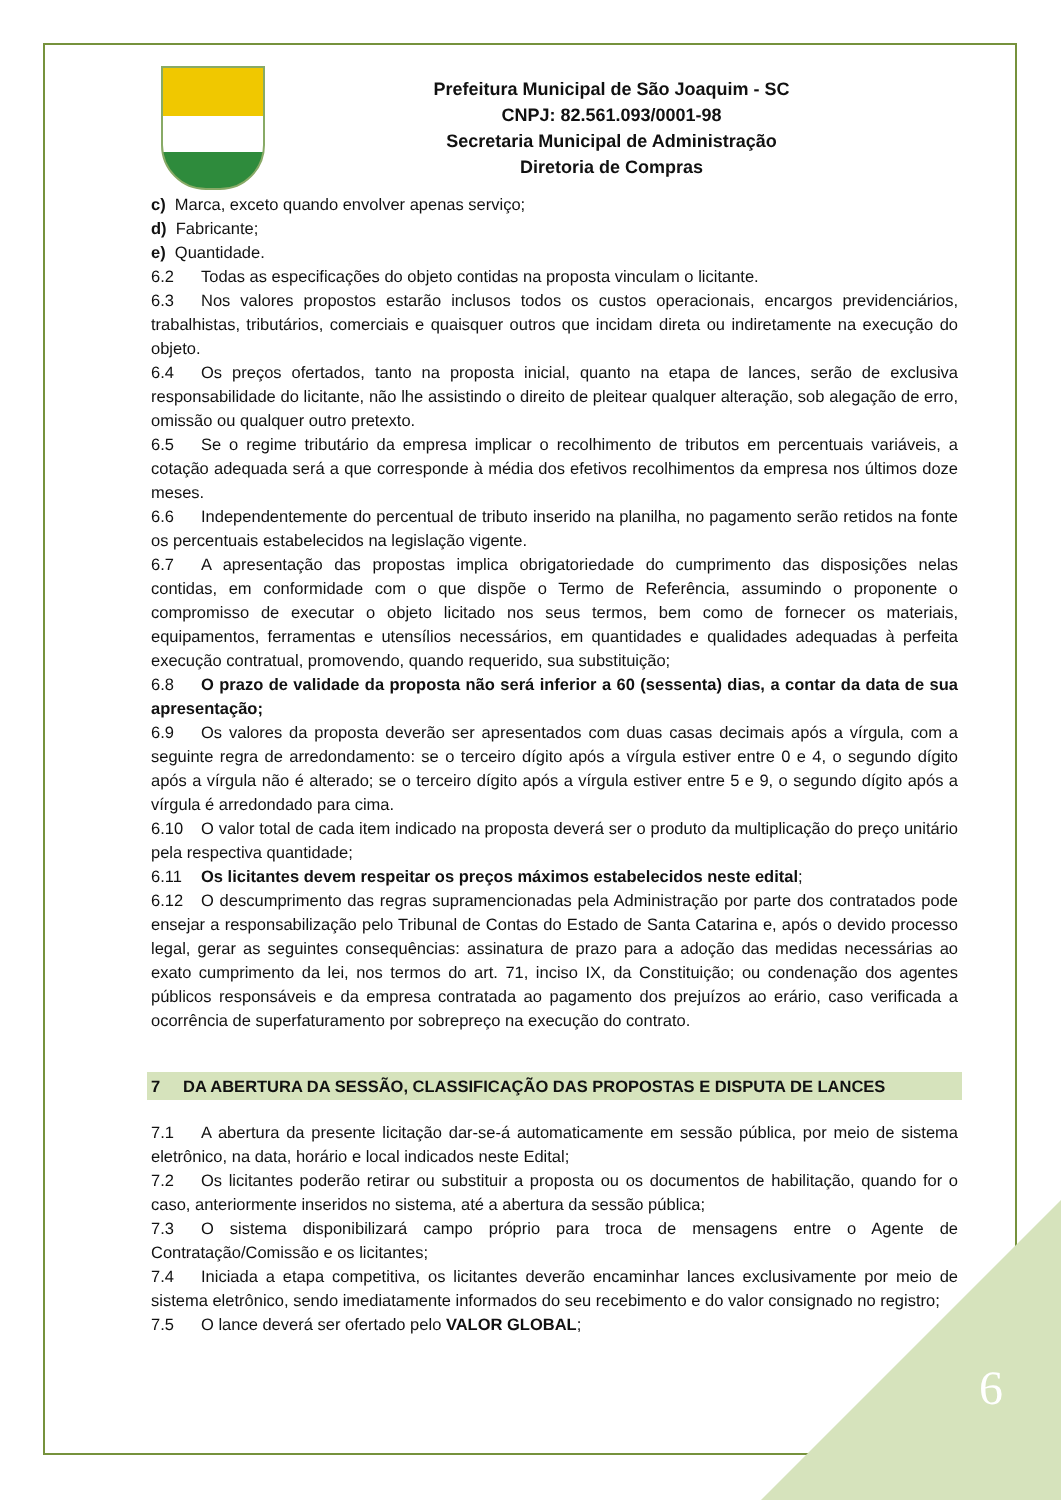Prefeitura Municipal de São Joaquim - SC
CNPJ: 82.561.093/0001-98
Secretaria Municipal de Administração
Diretoria de Compras
c) Marca, exceto quando envolver apenas serviço;
d) Fabricante;
e) Quantidade.
6.2 Todas as especificações do objeto contidas na proposta vinculam o licitante.
6.3 Nos valores propostos estarão inclusos todos os custos operacionais, encargos previdenciários, trabalhistas, tributários, comerciais e quaisquer outros que incidam direta ou indiretamente na execução do objeto.
6.4 Os preços ofertados, tanto na proposta inicial, quanto na etapa de lances, serão de exclusiva responsabilidade do licitante, não lhe assistindo o direito de pleitear qualquer alteração, sob alegação de erro, omissão ou qualquer outro pretexto.
6.5 Se o regime tributário da empresa implicar o recolhimento de tributos em percentuais variáveis, a cotação adequada será a que corresponde à média dos efetivos recolhimentos da empresa nos últimos doze meses.
6.6 Independentemente do percentual de tributo inserido na planilha, no pagamento serão retidos na fonte os percentuais estabelecidos na legislação vigente.
6.7 A apresentação das propostas implica obrigatoriedade do cumprimento das disposições nelas contidas, em conformidade com o que dispõe o Termo de Referência, assumindo o proponente o compromisso de executar o objeto licitado nos seus termos, bem como de fornecer os materiais, equipamentos, ferramentas e utensílios necessários, em quantidades e qualidades adequadas à perfeita execução contratual, promovendo, quando requerido, sua substituição;
6.8 O prazo de validade da proposta não será inferior a 60 (sessenta) dias, a contar da data de sua apresentação;
6.9 Os valores da proposta deverão ser apresentados com duas casas decimais após a vírgula, com a seguinte regra de arredondamento: se o terceiro dígito após a vírgula estiver entre 0 e 4, o segundo dígito após a vírgula não é alterado; se o terceiro dígito após a vírgula estiver entre 5 e 9, o segundo dígito após a vírgula é arredondado para cima.
6.10 O valor total de cada item indicado na proposta deverá ser o produto da multiplicação do preço unitário pela respectiva quantidade;
6.11 Os licitantes devem respeitar os preços máximos estabelecidos neste edital;
6.12 O descumprimento das regras supramencionadas pela Administração por parte dos contratados pode ensejar a responsabilização pelo Tribunal de Contas do Estado de Santa Catarina e, após o devido processo legal, gerar as seguintes consequências: assinatura de prazo para a adoção das medidas necessárias ao exato cumprimento da lei, nos termos do art. 71, inciso IX, da Constituição; ou condenação dos agentes públicos responsáveis e da empresa contratada ao pagamento dos prejuízos ao erário, caso verificada a ocorrência de superfaturamento por sobrepreço na execução do contrato.
7 DA ABERTURA DA SESSÃO, CLASSIFICAÇÃO DAS PROPOSTAS E DISPUTA DE LANCES
7.1 A abertura da presente licitação dar-se-á automaticamente em sessão pública, por meio de sistema eletrônico, na data, horário e local indicados neste Edital;
7.2 Os licitantes poderão retirar ou substituir a proposta ou os documentos de habilitação, quando for o caso, anteriormente inseridos no sistema, até a abertura da sessão pública;
7.3 O sistema disponibilizará campo próprio para troca de mensagens entre o Agente de Contratação/Comissão e os licitantes;
7.4 Iniciada a etapa competitiva, os licitantes deverão encaminhar lances exclusivamente por meio de sistema eletrônico, sendo imediatamente informados do seu recebimento e do valor consignado no registro;
7.5 O lance deverá ser ofertado pelo VALOR GLOBAL;
6